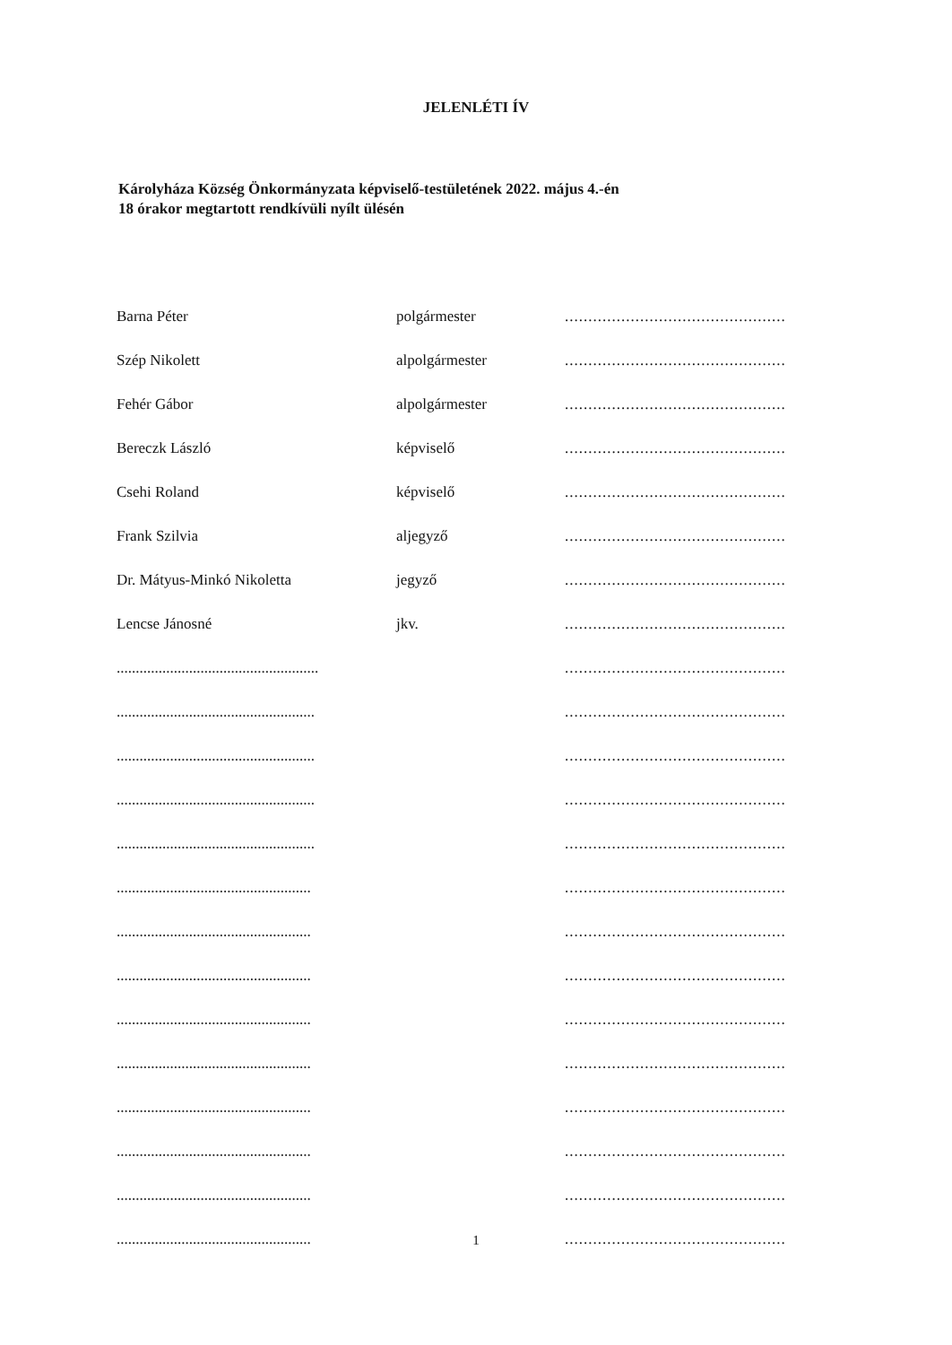JELENLÉTI ÍV
Károlyháza Község Önkormányzata képviselő-testületének 2022. május 4.-én
18 órakor megtartott rendkívüli nyílt ülésén
| Barna Péter | polgármester | ............................................... |
| Szép Nikolett | alpolgármester | ............................................... |
| Fehér Gábor | alpolgármester | ............................................... |
| Bereczk László | képviselő | ............................................... |
| Csehi Roland | képviselő | ............................................... |
| Frank Szilvia | aljegyző | ............................................... |
| Dr. Mátyus-Minkó Nikoletta | jegyző | ............................................... |
| Lencse Jánosné | jkv. | ............................................... |
| ..................................................... | | ............................................... |
| .................................................... | | ............................................... |
| .................................................... | | ............................................... |
| .................................................... | | ............................................... |
| .................................................... | | ............................................... |
| ................................................... | | ............................................... |
| ................................................... | | ............................................... |
| ................................................... | | ............................................... |
| ................................................... | | ............................................... |
| ................................................... | | ............................................... |
| ................................................... | | ............................................... |
| ................................................... | | ............................................... |
| ................................................... | | ............................................... |
| ................................................... | | ............................................... |
1